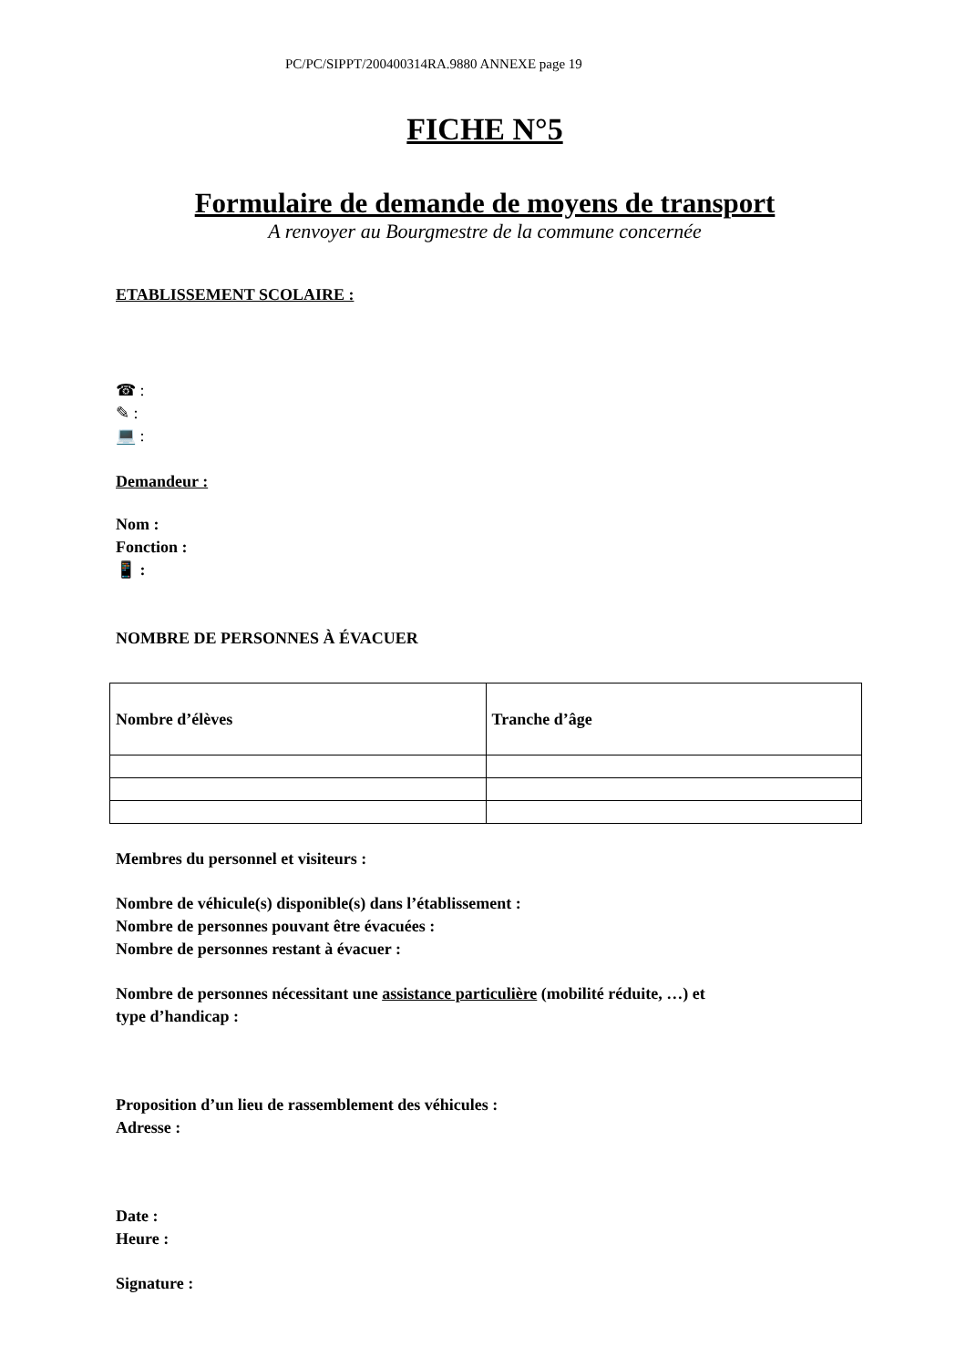PC/PC/SIPPT/200400314RA.9880 ANNEXE page 19
FICHE N°5
Formulaire de demande de moyens de transport
A renvoyer au Bourgmestre de la commune concernée
ETABLISSEMENT SCOLAIRE :
☎ :
✎ :
💻 :
Demandeur :
Nom :
Fonction :
📱 :
NOMBRE DE PERSONNES À ÉVACUER
| Nombre d’élèves | Tranche d’âge |
| --- | --- |
Membres du personnel et visiteurs :
Nombre de véhicule(s) disponible(s) dans l’établissement :
Nombre de personnes pouvant être évacuées :
Nombre de personnes restant à évacuer :
Nombre de personnes nécessitant une assistance particulière (mobilité réduite, …) et
type d’handicap :
Proposition d’un lieu de rassemblement des véhicules :
Adresse :
Date :
Heure :
Signature :